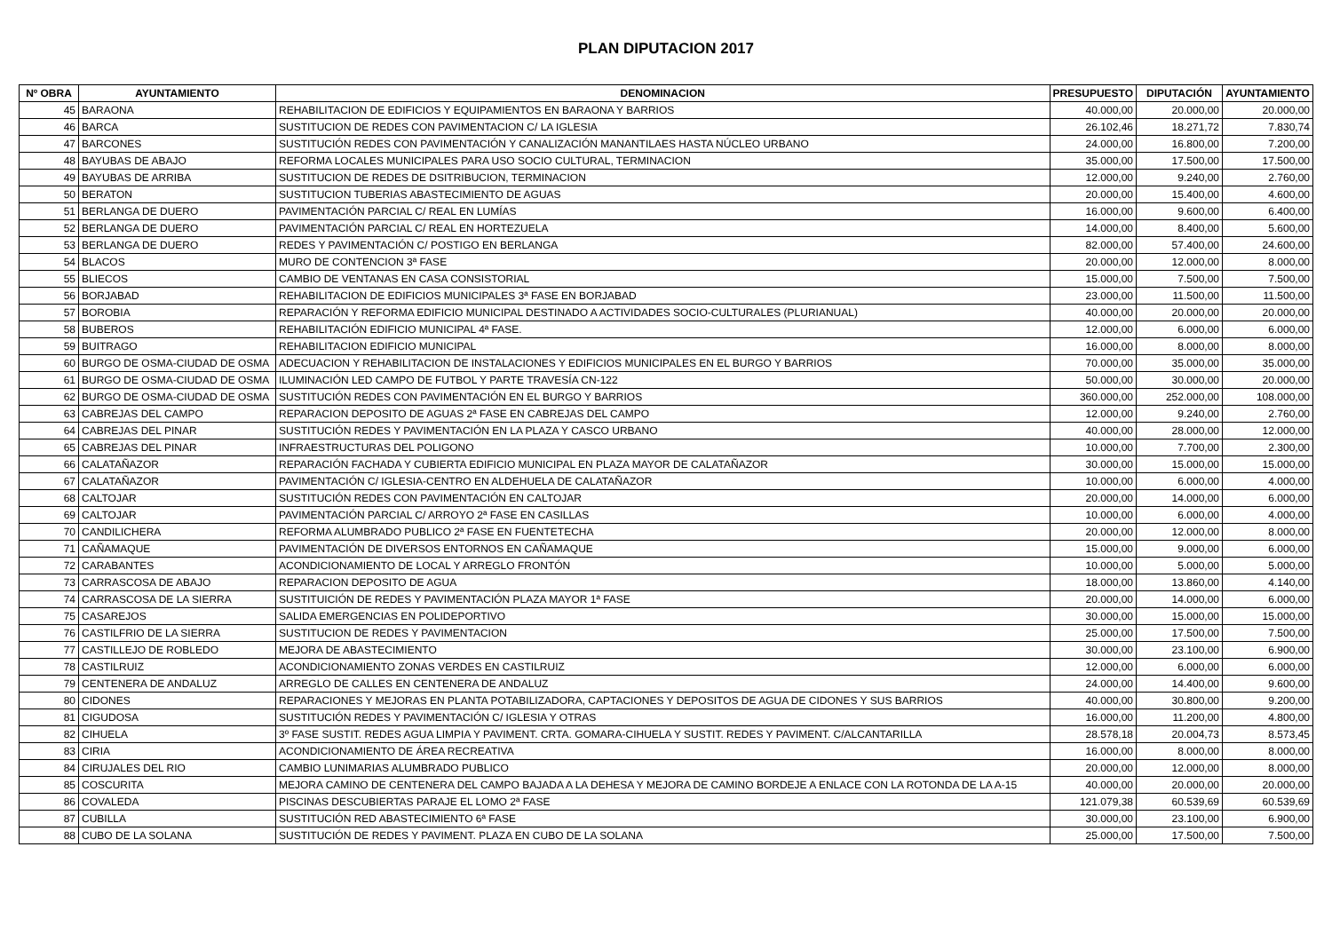PLAN DIPUTACION 2017
| Nº OBRA | AYUNTAMIENTO | DENOMINACION | PRESUPUESTO | DIPUTACIÓN | AYUNTAMIENTO |
| --- | --- | --- | --- | --- | --- |
| 45 | BARAONA | REHABILITACION DE EDIFICIOS Y EQUIPAMIENTOS EN BARAONA Y BARRIOS | 40.000,00 | 20.000,00 | 20.000,00 |
| 46 | BARCA | SUSTITUCION DE REDES CON PAVIMENTACION C/ LA IGLESIA | 26.102,46 | 18.271,72 | 7.830,74 |
| 47 | BARCONES | SUSTITUCIÓN REDES CON PAVIMENTACIÓN Y CANALIZACIÓN MANANTILAES HASTA NÚCLEO URBANO | 24.000,00 | 16.800,00 | 7.200,00 |
| 48 | BAYUBAS DE ABAJO | REFORMA LOCALES MUNICIPALES PARA USO SOCIO CULTURAL, TERMINACION | 35.000,00 | 17.500,00 | 17.500,00 |
| 49 | BAYUBAS DE ARRIBA | SUSTITUCION DE REDES DE DSITRIBUCION, TERMINACION | 12.000,00 | 9.240,00 | 2.760,00 |
| 50 | BERATON | SUSTITUCION TUBERIAS ABASTECIMIENTO DE AGUAS | 20.000,00 | 15.400,00 | 4.600,00 |
| 51 | BERLANGA DE DUERO | PAVIMENTACIÓN PARCIAL C/ REAL EN LUMÍAS | 16.000,00 | 9.600,00 | 6.400,00 |
| 52 | BERLANGA DE DUERO | PAVIMENTACIÓN PARCIAL C/ REAL EN HORTEZUELA | 14.000,00 | 8.400,00 | 5.600,00 |
| 53 | BERLANGA DE DUERO | REDES Y PAVIMENTACIÓN C/ POSTIGO EN BERLANGA | 82.000,00 | 57.400,00 | 24.600,00 |
| 54 | BLACOS | MURO DE CONTENCION 3ª FASE | 20.000,00 | 12.000,00 | 8.000,00 |
| 55 | BLIECOS | CAMBIO DE VENTANAS EN CASA CONSISTORIAL | 15.000,00 | 7.500,00 | 7.500,00 |
| 56 | BORJABAD | REHABILITACION DE EDIFICIOS MUNICIPALES 3ª FASE EN BORJABAD | 23.000,00 | 11.500,00 | 11.500,00 |
| 57 | BOROBIA | REPARACIÓN Y REFORMA EDIFICIO MUNICIPAL DESTINADO A ACTIVIDADES SOCIO-CULTURALES (PLURIANUAL) | 40.000,00 | 20.000,00 | 20.000,00 |
| 58 | BUBEROS | REHABILITACIÓN EDIFICIO MUNICIPAL 4ª FASE. | 12.000,00 | 6.000,00 | 6.000,00 |
| 59 | BUITRAGO | REHABILITACION EDIFICIO MUNICIPAL | 16.000,00 | 8.000,00 | 8.000,00 |
| 60 | BURGO DE OSMA-CIUDAD DE OSMA | ADECUACION Y REHABILITACION DE INSTALACIONES Y EDIFICIOS MUNICIPALES EN EL BURGO Y BARRIOS | 70.000,00 | 35.000,00 | 35.000,00 |
| 61 | BURGO DE OSMA-CIUDAD DE OSMA | ILUMINACIÓN LED CAMPO DE FUTBOL Y PARTE TRAVESÍA CN-122 | 50.000,00 | 30.000,00 | 20.000,00 |
| 62 | BURGO DE OSMA-CIUDAD DE OSMA | SUSTITUCIÓN REDES CON PAVIMENTACIÓN EN EL BURGO Y BARRIOS | 360.000,00 | 252.000,00 | 108.000,00 |
| 63 | CABREJAS DEL CAMPO | REPARACION DEPOSITO DE AGUAS 2ª FASE EN CABREJAS DEL CAMPO | 12.000,00 | 9.240,00 | 2.760,00 |
| 64 | CABREJAS DEL PINAR | SUSTITUCIÓN REDES Y PAVIMENTACIÓN EN LA PLAZA Y CASCO URBANO | 40.000,00 | 28.000,00 | 12.000,00 |
| 65 | CABREJAS DEL PINAR | INFRAESTRUCTURAS DEL POLIGONO | 10.000,00 | 7.700,00 | 2.300,00 |
| 66 | CALATAÑAZOR | REPARACIÓN FACHADA Y CUBIERTA EDIFICIO MUNICIPAL EN PLAZA MAYOR DE CALATAÑAZOR | 30.000,00 | 15.000,00 | 15.000,00 |
| 67 | CALATAÑAZOR | PAVIMENTACIÓN C/ IGLESIA-CENTRO EN ALDEHUELA DE CALATAÑAZOR | 10.000,00 | 6.000,00 | 4.000,00 |
| 68 | CALTOJAR | SUSTITUCIÓN REDES CON PAVIMENTACIÓN EN CALTOJAR | 20.000,00 | 14.000,00 | 6.000,00 |
| 69 | CALTOJAR | PAVIMENTACIÓN PARCIAL C/ ARROYO 2ª FASE EN CASILLAS | 10.000,00 | 6.000,00 | 4.000,00 |
| 70 | CANDILICHERA | REFORMA ALUMBRADO PUBLICO 2ª FASE EN FUENTETECHA | 20.000,00 | 12.000,00 | 8.000,00 |
| 71 | CAÑAMAQUE | PAVIMENTACIÓN DE DIVERSOS ENTORNOS EN CAÑAMAQUE | 15.000,00 | 9.000,00 | 6.000,00 |
| 72 | CARABANTES | ACONDICIONAMIENTO DE LOCAL Y ARREGLO FRONTÓN | 10.000,00 | 5.000,00 | 5.000,00 |
| 73 | CARRASCOSA DE ABAJO | REPARACION DEPOSITO DE AGUA | 18.000,00 | 13.860,00 | 4.140,00 |
| 74 | CARRASCOSA DE LA SIERRA | SUSTITUICIÓN DE REDES Y PAVIMENTACIÓN PLAZA MAYOR 1ª FASE | 20.000,00 | 14.000,00 | 6.000,00 |
| 75 | CASAREJOS | SALIDA EMERGENCIAS EN POLIDEPORTIVO | 30.000,00 | 15.000,00 | 15.000,00 |
| 76 | CASTILFRIO DE LA SIERRA | SUSTITUCION DE REDES Y PAVIMENTACION | 25.000,00 | 17.500,00 | 7.500,00 |
| 77 | CASTILLEJO DE ROBLEDO | MEJORA DE ABASTECIMIENTO | 30.000,00 | 23.100,00 | 6.900,00 |
| 78 | CASTILRUIZ | ACONDICIONAMIENTO ZONAS VERDES EN CASTILRUIZ | 12.000,00 | 6.000,00 | 6.000,00 |
| 79 | CENTENERA DE ANDALUZ | ARREGLO DE CALLES EN CENTENERA DE ANDALUZ | 24.000,00 | 14.400,00 | 9.600,00 |
| 80 | CIDONES | REPARACIONES Y MEJORAS EN PLANTA POTABILIZADORA, CAPTACIONES Y DEPOSITOS DE AGUA DE CIDONES Y SUS BARRIOS | 40.000,00 | 30.800,00 | 9.200,00 |
| 81 | CIGUDOSA | SUSTITUCIÓN REDES Y PAVIMENTACIÓN C/ IGLESIA Y OTRAS | 16.000,00 | 11.200,00 | 4.800,00 |
| 82 | CIHUELA | 3º FASE SUSTIT. REDES AGUA LIMPIA Y PAVIMENT. CRTA. GOMARA-CIHUELA Y SUSTIT. REDES Y PAVIMENT. C/ALCANTARILLA | 28.578,18 | 20.004,73 | 8.573,45 |
| 83 | CIRIA | ACONDICIONAMIENTO DE ÁREA RECREATIVA | 16.000,00 | 8.000,00 | 8.000,00 |
| 84 | CIRUJALES DEL RIO | CAMBIO LUNIMARIAS ALUMBRADO PUBLICO | 20.000,00 | 12.000,00 | 8.000,00 |
| 85 | COSCURITA | MEJORA CAMINO DE CENTENERA DEL CAMPO BAJADA A LA DEHESA Y MEJORA DE CAMINO BORDEJE A ENLACE CON LA ROTONDA DE LA A-15 | 40.000,00 | 20.000,00 | 20.000,00 |
| 86 | COVALEDA | PISCINAS DESCUBIERTAS PARAJE EL LOMO 2ª FASE | 121.079,38 | 60.539,69 | 60.539,69 |
| 87 | CUBILLA | SUSTITUCIÓN RED ABASTECIMIENTO 6ª FASE | 30.000,00 | 23.100,00 | 6.900,00 |
| 88 | CUBO DE LA SOLANA | SUSTITUCIÓN DE REDES Y PAVIMENT. PLAZA EN CUBO DE LA SOLANA | 25.000,00 | 17.500,00 | 7.500,00 |